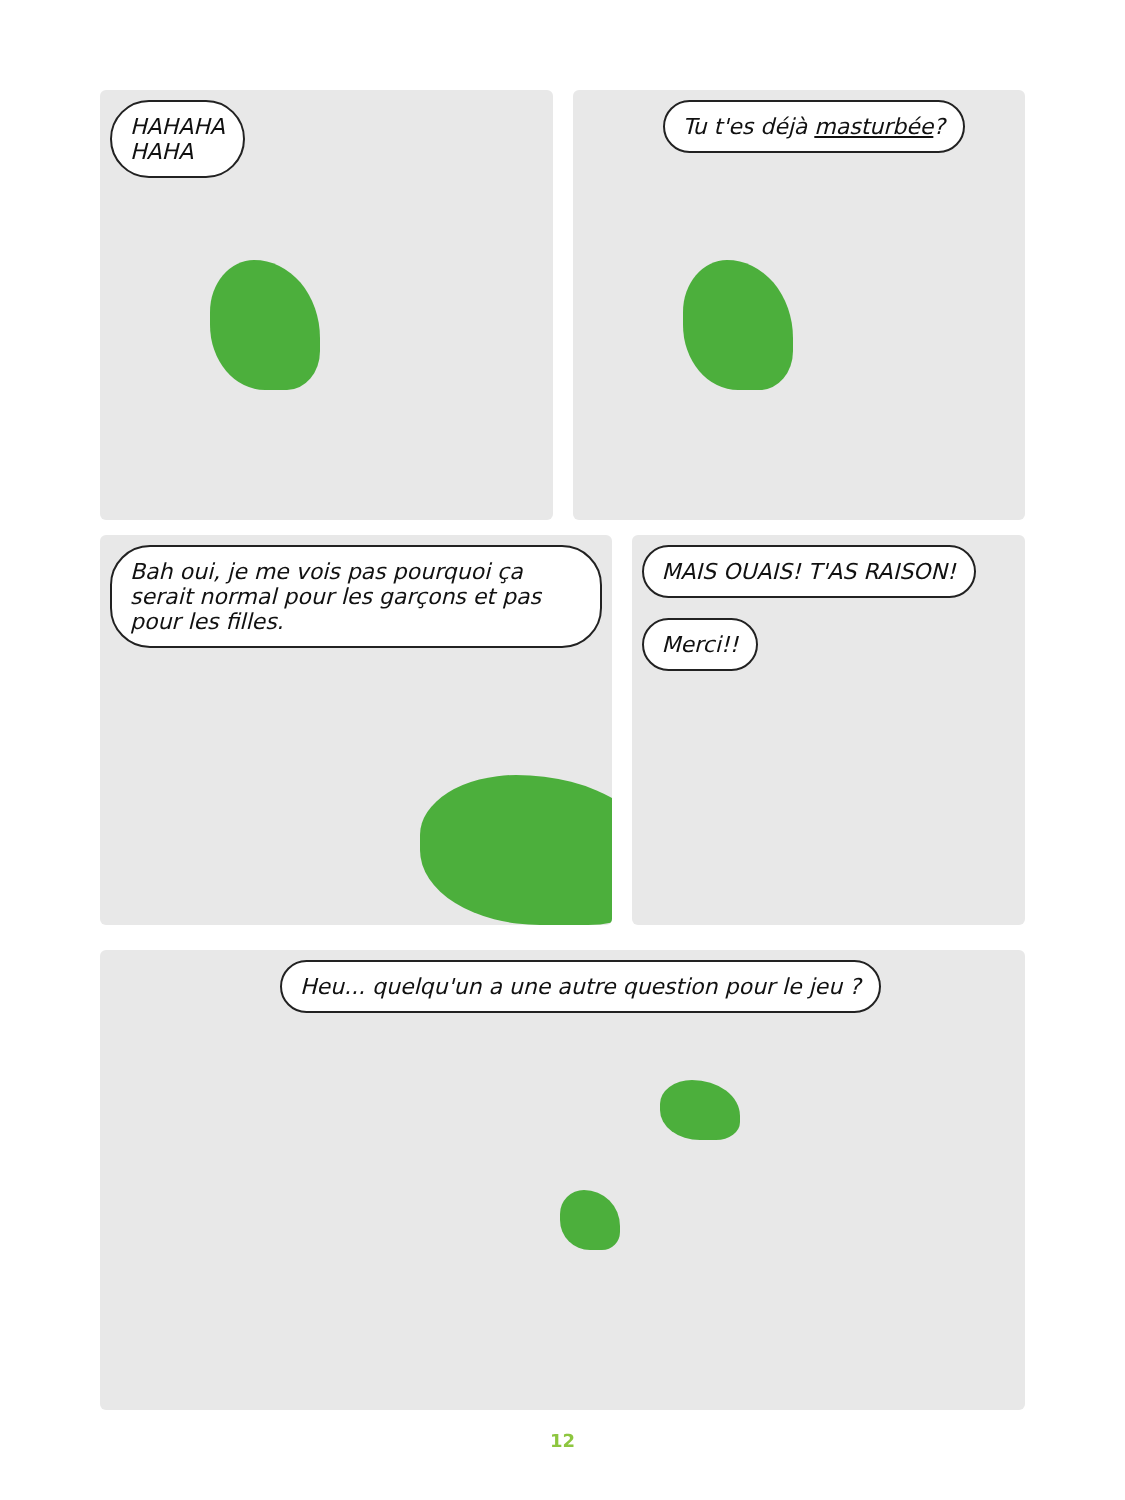HAHAHA
HAHA
Tu t'es déjà masturbée?
Bah oui, je me vois pas pourquoi ça serait normal pour les garçons et pas pour les filles.
MAIS OUAIS! T'AS RAISON! Merci!!
Heu... quelqu'un a une autre question pour le jeu ?
12